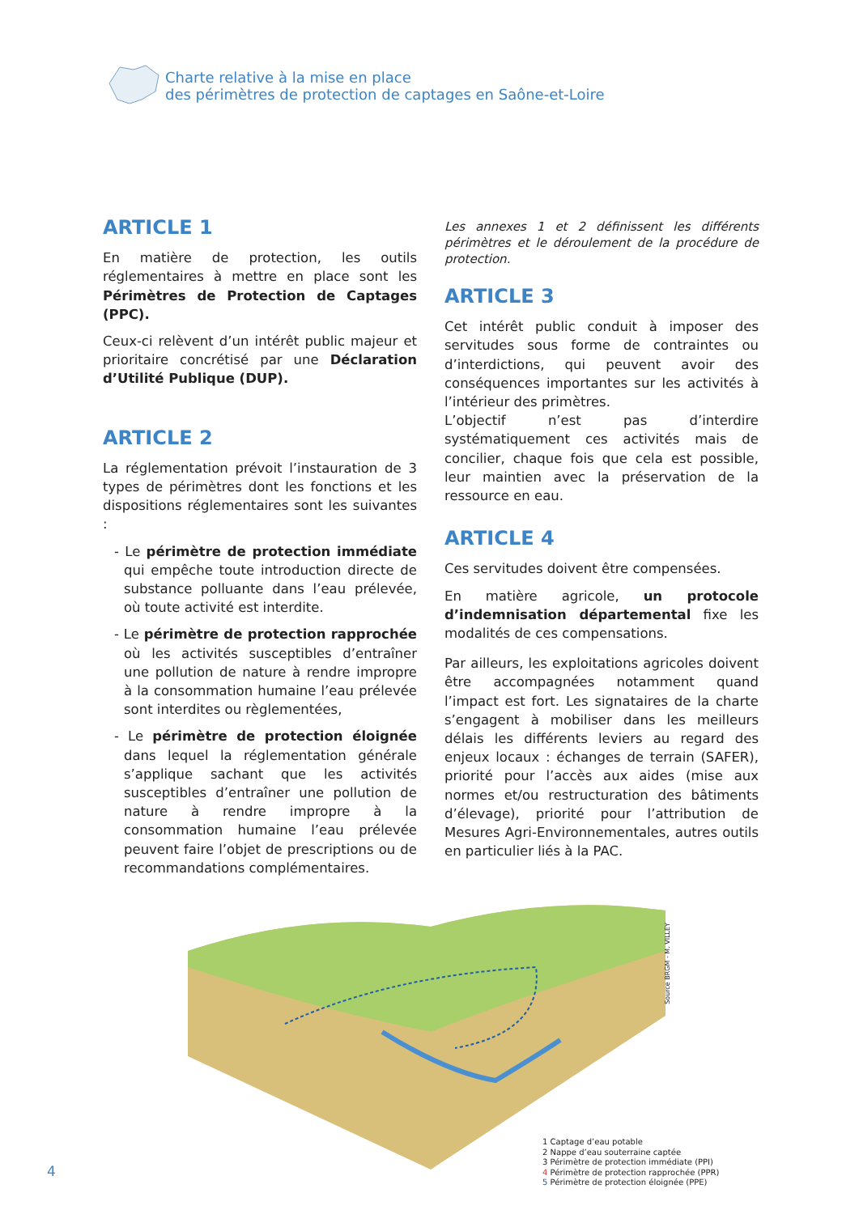Charte relative à la mise en place
des périmètres de protection de captages en Saône-et-Loire
ARTICLE 1
En matière de protection, les outils réglementaires à mettre en place sont les Périmètres de Protection de Captages (PPC).
Ceux-ci relèvent d’un intérêt public majeur et prioritaire concrétisé par une Déclaration d’Utilité Publique (DUP).
ARTICLE 2
La réglementation prévoit l’instauration de 3 types de périmètres dont les fonctions et les dispositions réglementaires sont les suivantes :
- Le périmètre de protection immédiate qui empêche toute introduction directe de substance polluante dans l’eau prélevée, où toute activité est interdite.
- Le périmètre de protection rapprochée où les activités susceptibles d’entraîner une pollution de nature à rendre impropre à la consommation humaine l’eau prélevée sont interdites ou règlementées,
- Le périmètre de protection éloignée dans lequel la réglementation générale s’applique sachant que les activités susceptibles d’entraîner une pollution de nature à rendre impropre à la consommation humaine l’eau prélevée peuvent faire l’objet de prescriptions ou de recommandations complémentaires.
Les annexes 1 et 2 définissent les différents périmètres et le déroulement de la procédure de protection.
ARTICLE 3
Cet intérêt public conduit à imposer des servitudes sous forme de contraintes ou d’interdictions, qui peuvent avoir des conséquences importantes sur les activités à l’intérieur des primètres.
L’objectif n’est pas d’interdire systématiquement ces activités mais de concilier, chaque fois que cela est possible, leur maintien avec la préservation de la ressource en eau.
ARTICLE 4
Ces servitudes doivent être compensées.
En matière agricole, un protocole d’indemnisation départemental fixe les modalités de ces compensations.
Par ailleurs, les exploitations agricoles doivent être accompagnées notamment quand l’impact est fort. Les signataires de la charte s’engagent à mobiliser dans les meilleurs délais les différents leviers au regard des enjeux locaux : échanges de terrain (SAFER), priorité pour l’accès aux aides (mise aux normes et/ou restructuration des bâtiments d’élevage), priorité pour l’attribution de Mesures Agri-Environnementales, autres outils en particulier liés à la PAC.
Source BRGM - M. VILLEY
1 Captage d’eau potable
2 Nappe d’eau souterraine captée
3 Périmètre de protection immédiate (PPI)
4 Périmètre de protection rapprochée (PPR)
5 Périmètre de protection éloignée (PPE)
4